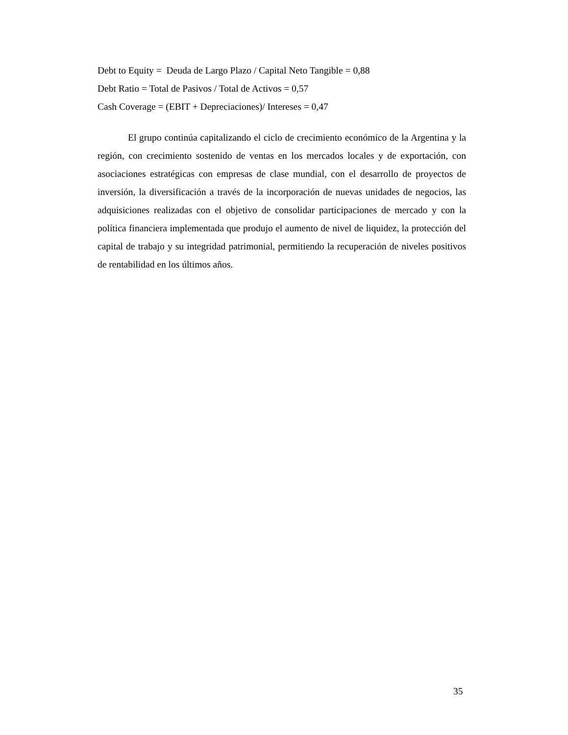Debt to Equity = Deuda de Largo Plazo / Capital Neto Tangible = 0,88
Debt Ratio = Total de Pasivos / Total de Activos = 0,57
Cash Coverage = (EBIT + Depreciaciones)/ Intereses = 0,47
El grupo continúa capitalizando el ciclo de crecimiento económico de la Argentina y la región, con crecimiento sostenido de ventas en los mercados locales y de exportación, con asociaciones estratégicas con empresas de clase mundial, con el desarrollo de proyectos de inversión, la diversificación a través de la incorporación de nuevas unidades de negocios, las adquisiciones realizadas con el objetivo de consolidar participaciones de mercado y con la política financiera implementada que produjo el aumento de nivel de liquidez, la protección del capital de trabajo y su integridad patrimonial, permitiendo la recuperación de niveles positivos de rentabilidad en los últimos años.
35